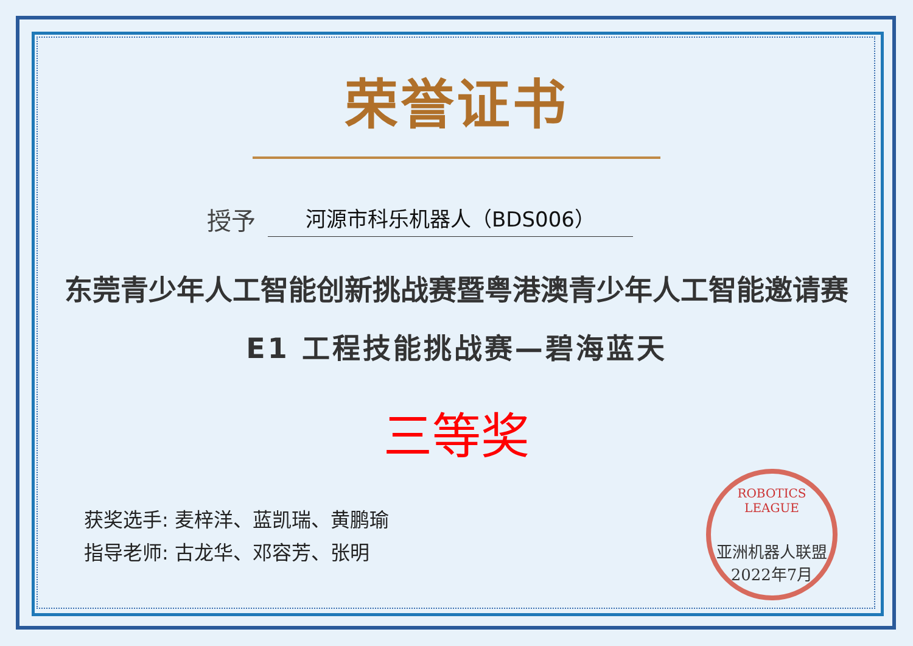荣誉证书
授予 河源市科乐机器人（BDS006）
东莞青少年人工智能创新挑战赛暨粤港澳青少年人工智能邀请赛
E1 工程技能挑战赛—碧海蓝天
三等奖
获奖选手: 麦梓洋、蓝凯瑞、黄鹏瑜
指导老师: 古龙华、邓容芳、张明
ROBOTICS LEAGUE
亚洲机器人联盟
2022年7月